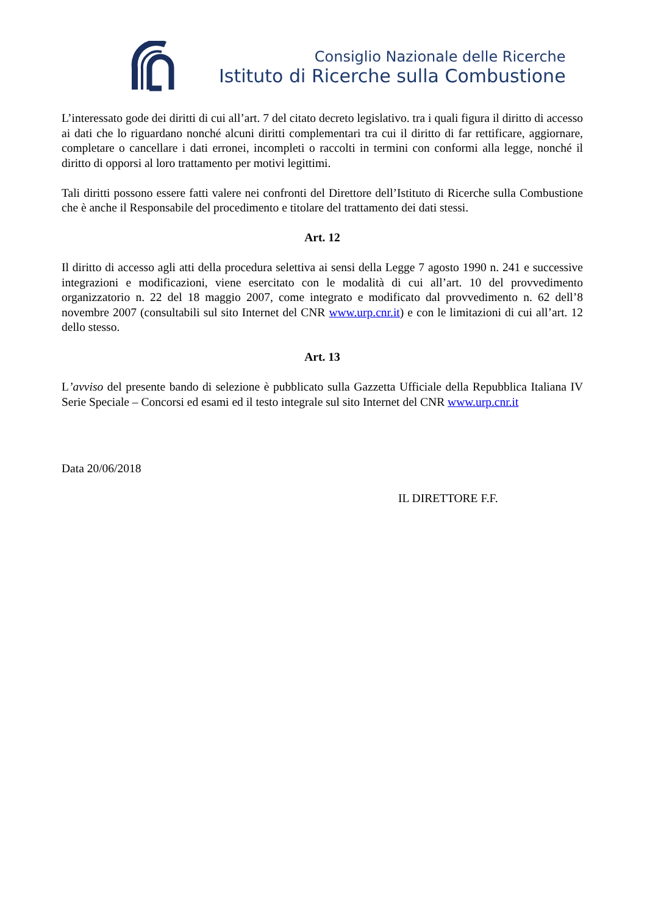Consiglio Nazionale delle Ricerche
Istituto di Ricerche sulla Combustione
L’interessato gode dei diritti di cui all’art. 7 del citato decreto legislativo. tra i quali figura il diritto di accesso ai dati che lo riguardano nonché alcuni diritti complementari tra cui il diritto di far rettificare, aggiornare, completare o cancellare i dati erronei, incompleti o raccolti in termini con conformi alla legge, nonché il diritto di opporsi al loro trattamento per motivi legittimi.
Tali diritti possono essere fatti valere nei confronti del Direttore dell’Istituto di Ricerche sulla Combustione che è anche il Responsabile del procedimento e titolare del trattamento dei dati stessi.
Art. 12
Il diritto di accesso agli atti della procedura selettiva ai sensi della Legge 7 agosto 1990 n. 241 e successive integrazioni e modificazioni, viene esercitato con le modalità di cui all’art. 10 del provvedimento organizzatorio n. 22 del 18 maggio 2007, come integrato e modificato dal provvedimento n. 62 dell’8 novembre 2007 (consultabili sul sito Internet del CNR www.urp.cnr.it) e con le limitazioni di cui all’art. 12 dello stesso.
Art. 13
L’avviso del presente bando di selezione è pubblicato sulla Gazzetta Ufficiale della Repubblica Italiana IV Serie Speciale – Concorsi ed esami ed il testo integrale sul sito Internet del CNR www.urp.cnr.it
Data 20/06/2018
IL DIRETTORE F.F.